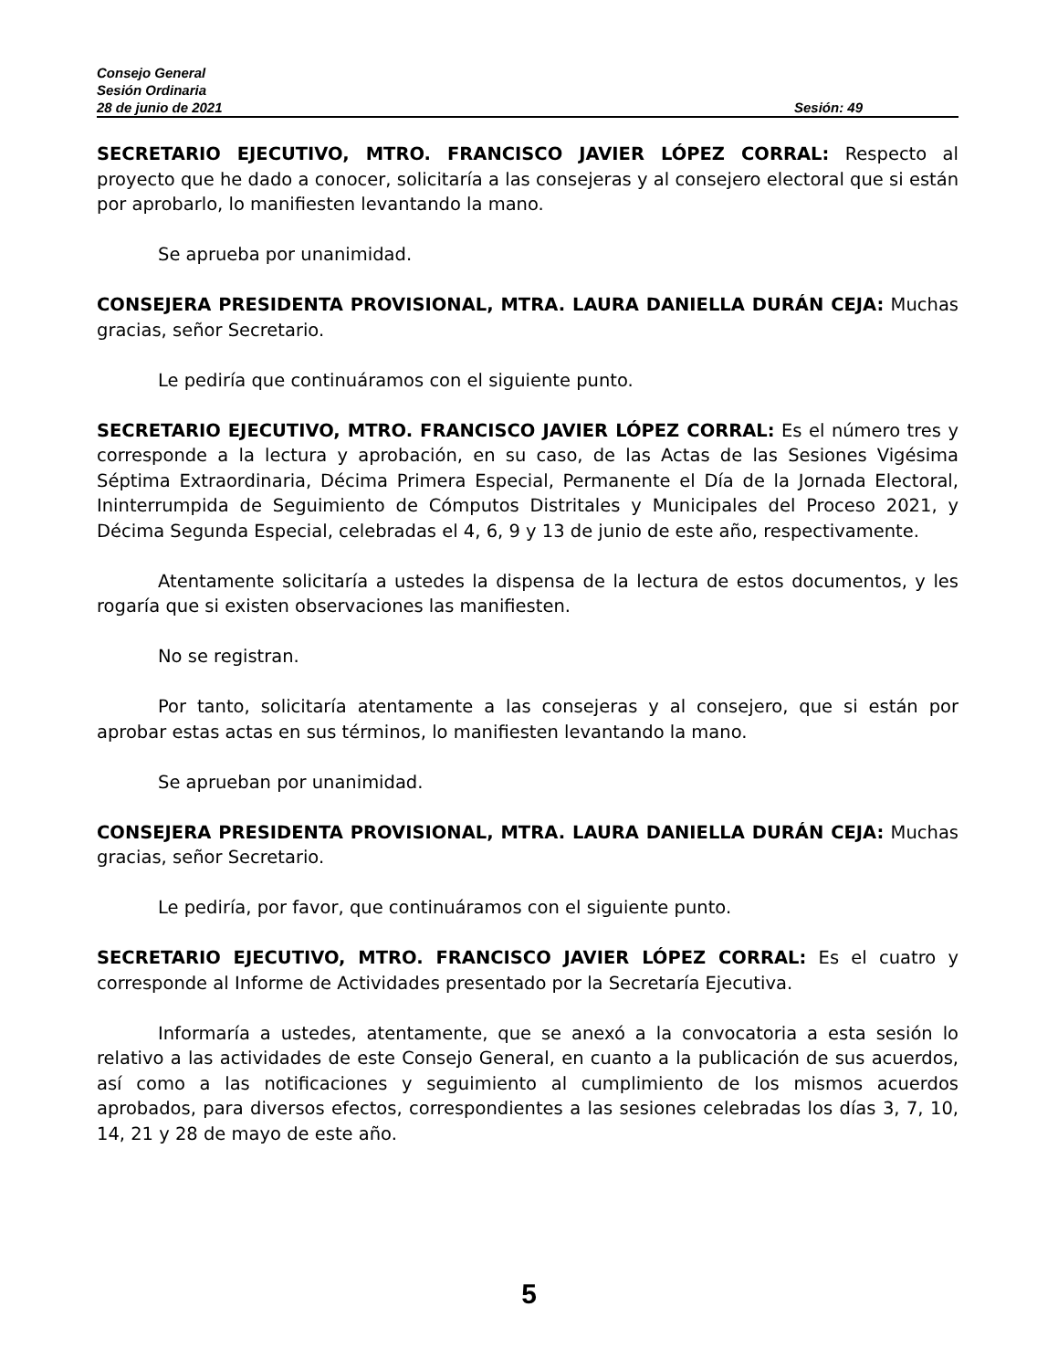Consejo General
Sesión Ordinaria
28 de junio de 2021 Sesión: 49
SECRETARIO EJECUTIVO, MTRO. FRANCISCO JAVIER LÓPEZ CORRAL: Respecto al proyecto que he dado a conocer, solicitaría a las consejeras y al consejero electoral que si están por aprobarlo, lo manifiesten levantando la mano.
Se aprueba por unanimidad.
CONSEJERA PRESIDENTA PROVISIONAL, MTRA. LAURA DANIELLA DURÁN CEJA: Muchas gracias, señor Secretario.
Le pediría que continuáramos con el siguiente punto.
SECRETARIO EJECUTIVO, MTRO. FRANCISCO JAVIER LÓPEZ CORRAL: Es el número tres y corresponde a la lectura y aprobación, en su caso, de las Actas de las Sesiones Vigésima Séptima Extraordinaria, Décima Primera Especial, Permanente el Día de la Jornada Electoral, Ininterrumpida de Seguimiento de Cómputos Distritales y Municipales del Proceso 2021, y Décima Segunda Especial, celebradas el 4, 6, 9 y 13 de junio de este año, respectivamente.
Atentamente solicitaría a ustedes la dispensa de la lectura de estos documentos, y les rogaría que si existen observaciones las manifiesten.
No se registran.
Por tanto, solicitaría atentamente a las consejeras y al consejero, que si están por aprobar estas actas en sus términos, lo manifiesten levantando la mano.
Se aprueban por unanimidad.
CONSEJERA PRESIDENTA PROVISIONAL, MTRA. LAURA DANIELLA DURÁN CEJA: Muchas gracias, señor Secretario.
Le pediría, por favor, que continuáramos con el siguiente punto.
SECRETARIO EJECUTIVO, MTRO. FRANCISCO JAVIER LÓPEZ CORRAL: Es el cuatro y corresponde al Informe de Actividades presentado por la Secretaría Ejecutiva.
Informaría a ustedes, atentamente, que se anexó a la convocatoria a esta sesión lo relativo a las actividades de este Consejo General, en cuanto a la publicación de sus acuerdos, así como a las notificaciones y seguimiento al cumplimiento de los mismos acuerdos aprobados, para diversos efectos, correspondientes a las sesiones celebradas los días 3, 7, 10, 14, 21 y 28 de mayo de este año.
5